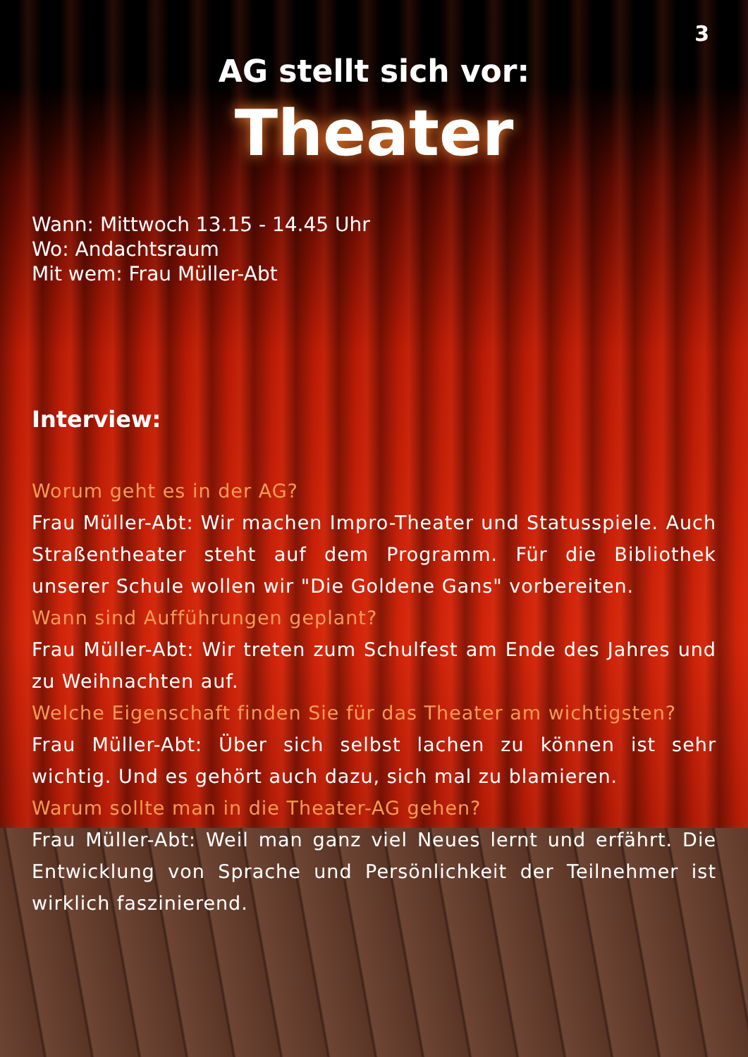3
AG stellt sich vor:
Theater
Wann: Mittwoch 13.15 - 14.45 Uhr
Wo: Andachtsraum
Mit wem: Frau Müller-Abt
Interview:
Worum geht es in der AG?
Frau Müller-Abt: Wir machen Impro-Theater und Statusspiele. Auch Straßentheater steht auf dem Programm. Für die Bibliothek unserer Schule wollen wir "Die Goldene Gans" vorbereiten.
Wann sind Aufführungen geplant?
Frau Müller-Abt: Wir treten zum Schulfest am Ende des Jahres und zu Weihnachten auf.
Welche Eigenschaft finden Sie für das Theater am wichtigsten?
Frau Müller-Abt: Über sich selbst lachen zu können ist sehr wichtig. Und es gehört auch dazu, sich mal zu blamieren.
Warum sollte man in die Theater-AG gehen?
Frau Müller-Abt: Weil man ganz viel Neues lernt und erfährt. Die Entwicklung von Sprache und Persönlichkeit der Teilnehmer ist wirklich faszinierend.